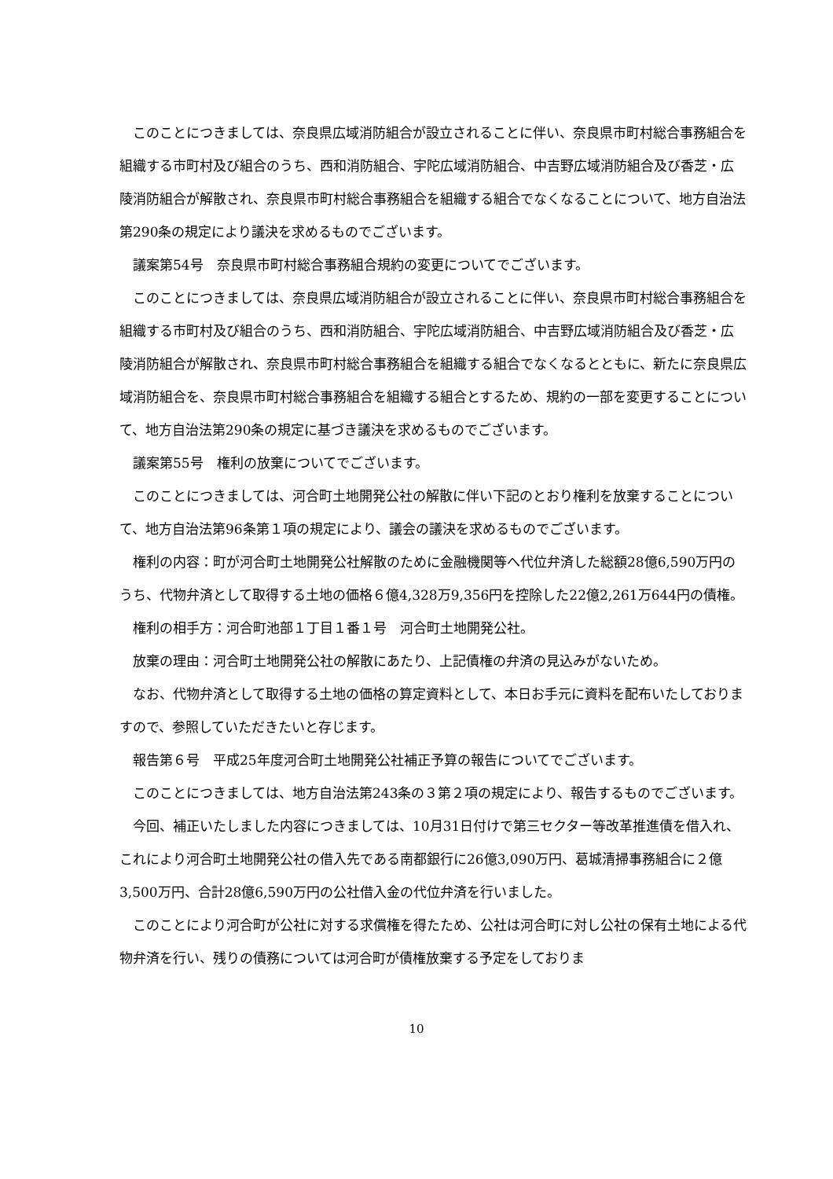このことにつきましては、奈良県広域消防組合が設立されることに伴い、奈良県市町村総合事務組合を組織する市町村及び組合のうち、西和消防組合、宇陀広域消防組合、中吉野広域消防組合及び香芝・広陵消防組合が解散され、奈良県市町村総合事務組合を組織する組合でなくなることについて、地方自治法第290条の規定により議決を求めるものでございます。
議案第54号　奈良県市町村総合事務組合規約の変更についてでございます。
このことにつきましては、奈良県広域消防組合が設立されることに伴い、奈良県市町村総合事務組合を組織する市町村及び組合のうち、西和消防組合、宇陀広域消防組合、中吉野広域消防組合及び香芝・広陵消防組合が解散され、奈良県市町村総合事務組合を組織する組合でなくなるとともに、新たに奈良県広域消防組合を、奈良県市町村総合事務組合を組織する組合とするため、規約の一部を変更することについて、地方自治法第290条の規定に基づき議決を求めるものでございます。
議案第55号　権利の放棄についてでございます。
このことにつきましては、河合町土地開発公社の解散に伴い下記のとおり権利を放棄することについて、地方自治法第96条第１項の規定により、議会の議決を求めるものでございます。
権利の内容：町が河合町土地開発公社解散のために金融機関等へ代位弁済した総額28億6,590万円のうち、代物弁済として取得する土地の価格６億4,328万9,356円を控除した22億2,261万644円の債権。
権利の相手方：河合町池部１丁目１番１号　河合町土地開発公社。
放棄の理由：河合町土地開発公社の解散にあたり、上記債権の弁済の見込みがないため。
なお、代物弁済として取得する土地の価格の算定資料として、本日お手元に資料を配布いたしておりますので、参照していただきたいと存じます。
報告第６号　平成25年度河合町土地開発公社補正予算の報告についてでございます。
このことにつきましては、地方自治法第243条の３第２項の規定により、報告するものでございます。
今回、補正いたしました内容につきましては、10月31日付けで第三セクター等改革推進債を借入れ、これにより河合町土地開発公社の借入先である南都銀行に26億3,090万円、葛城清掃事務組合に２億3,500万円、合計28億6,590万円の公社借入金の代位弁済を行いました。
このことにより河合町が公社に対する求償権を得たため、公社は河合町に対し公社の保有土地による代物弁済を行い、残りの債務については河合町が債権放棄する予定をしておりま
10